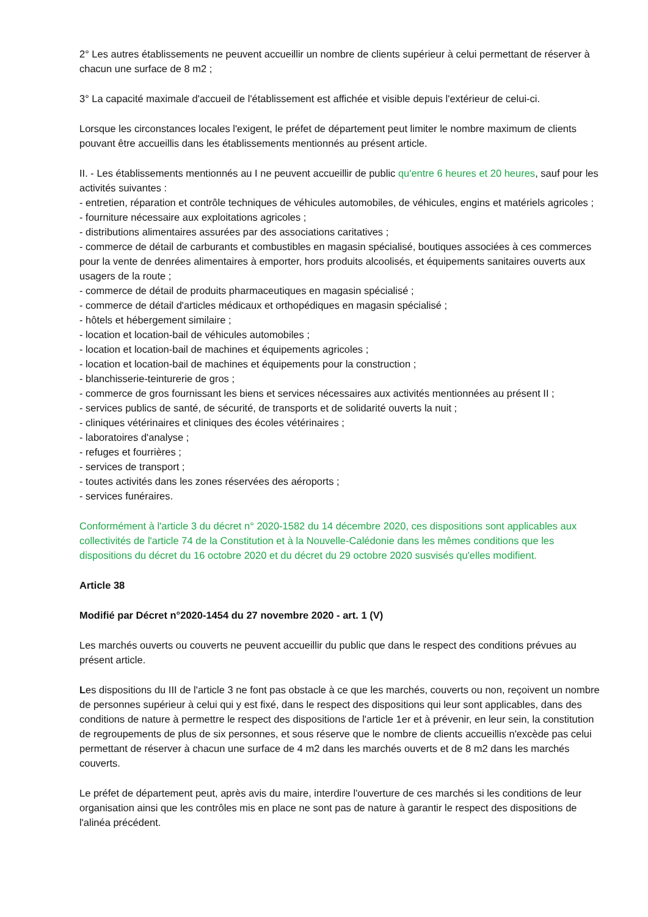2° Les autres établissements ne peuvent accueillir un nombre de clients supérieur à celui permettant de réserver à chacun une surface de 8 m2 ;
3° La capacité maximale d'accueil de l'établissement est affichée et visible depuis l'extérieur de celui-ci.
Lorsque les circonstances locales l'exigent, le préfet de département peut limiter le nombre maximum de clients pouvant être accueillis dans les établissements mentionnés au présent article.
II. - Les établissements mentionnés au I ne peuvent accueillir de public qu'entre 6 heures et 20 heures, sauf pour les activités suivantes :
- entretien, réparation et contrôle techniques de véhicules automobiles, de véhicules, engins et matériels agricoles ;
- fourniture nécessaire aux exploitations agricoles ;
- distributions alimentaires assurées par des associations caritatives ;
- commerce de détail de carburants et combustibles en magasin spécialisé, boutiques associées à ces commerces pour la vente de denrées alimentaires à emporter, hors produits alcoolisés, et équipements sanitaires ouverts aux usagers de la route ;
- commerce de détail de produits pharmaceutiques en magasin spécialisé ;
- commerce de détail d'articles médicaux et orthopédiques en magasin spécialisé ;
- hôtels et hébergement similaire ;
- location et location-bail de véhicules automobiles ;
- location et location-bail de machines et équipements agricoles ;
- location et location-bail de machines et équipements pour la construction ;
- blanchisserie-teinturerie de gros ;
- commerce de gros fournissant les biens et services nécessaires aux activités mentionnées au présent II ;
- services publics de santé, de sécurité, de transports et de solidarité ouverts la nuit ;
- cliniques vétérinaires et cliniques des écoles vétérinaires ;
- laboratoires d'analyse ;
- refuges et fourrières ;
- services de transport ;
- toutes activités dans les zones réservées des aéroports ;
- services funéraires.
Conformément à l'article 3 du décret n° 2020-1582 du 14 décembre 2020, ces dispositions sont applicables aux collectivités de l'article 74 de la Constitution et à la Nouvelle-Calédonie dans les mêmes conditions que les dispositions du décret du 16 octobre 2020 et du décret du 29 octobre 2020 susvisés qu'elles modifient.
Article 38
Modifié par Décret n°2020-1454 du 27 novembre 2020 - art. 1 (V)
Les marchés ouverts ou couverts ne peuvent accueillir du public que dans le respect des conditions prévues au présent article.
Les dispositions du III de l'article 3 ne font pas obstacle à ce que les marchés, couverts ou non, reçoivent un nombre de personnes supérieur à celui qui y est fixé, dans le respect des dispositions qui leur sont applicables, dans des conditions de nature à permettre le respect des dispositions de l'article 1er et à prévenir, en leur sein, la constitution de regroupements de plus de six personnes, et sous réserve que le nombre de clients accueillis n'excède pas celui permettant de réserver à chacun une surface de 4 m2 dans les marchés ouverts et de 8 m2 dans les marchés couverts.
Le préfet de département peut, après avis du maire, interdire l'ouverture de ces marchés si les conditions de leur organisation ainsi que les contrôles mis en place ne sont pas de nature à garantir le respect des dispositions de l'alinéa précédent.